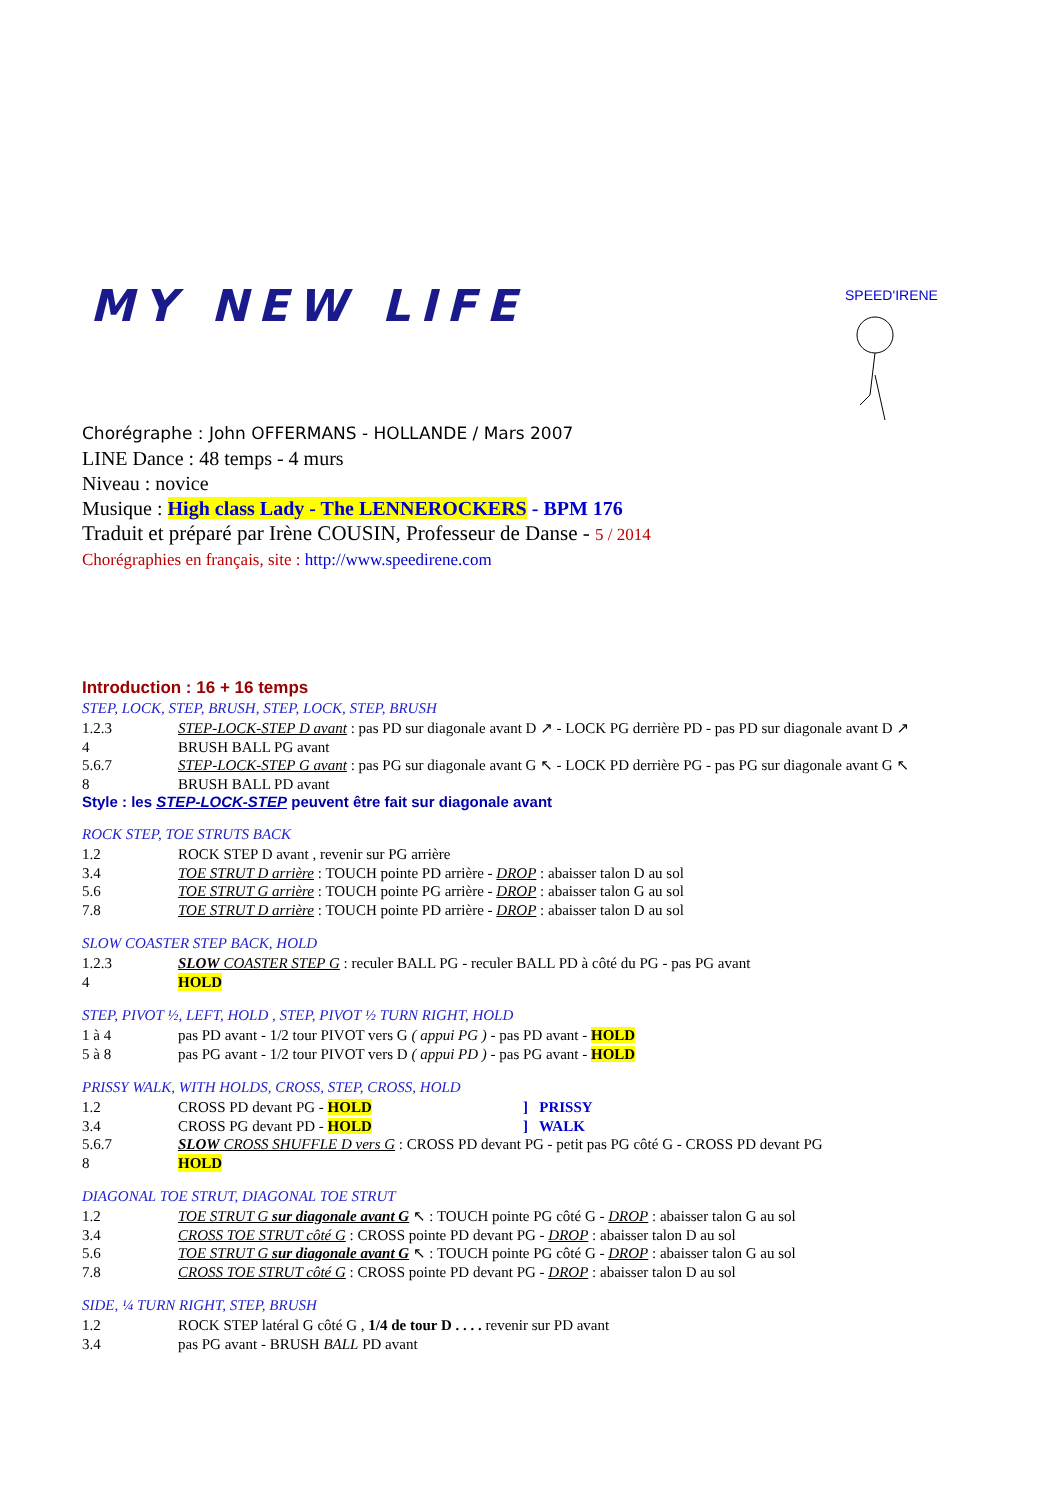SPEED'IRENE
MY NEW LIFE
Chorégraphe : John OFFERMANS - HOLLANDE / Mars 2007
LINE Dance : 48 temps - 4 murs
Niveau : novice
Musique : High class Lady - The LENNEROCKERS - BPM 176
Traduit et préparé par Irène COUSIN, Professeur de Danse - 5 / 2014
Chorégraphies en français, site : http://www.speedirene.com
Introduction : 16 + 16 temps
STEP, LOCK, STEP, BRUSH, STEP, LOCK, STEP, BRUSH
1.2.3 STEP-LOCK-STEP D avant : pas PD sur diagonale avant D ↗ - LOCK PG derrière PD - pas PD sur diagonale avant D ↗
4 BRUSH BALL PG avant
5.6.7 STEP-LOCK-STEP G avant : pas PG sur diagonale avant G ↖ - LOCK PD derrière PG - pas PG sur diagonale avant G ↖
8 BRUSH BALL PD avant
Style : les STEP-LOCK-STEP peuvent être fait sur diagonale avant
ROCK STEP, TOE STRUTS BACK
1.2 ROCK STEP D avant , revenir sur PG arrière
3.4 TOE STRUT D arrière : TOUCH pointe PD arrière - DROP : abaisser talon D au sol
5.6 TOE STRUT G arrière : TOUCH pointe PG arrière - DROP : abaisser talon G au sol
7.8 TOE STRUT D arrière : TOUCH pointe PD arrière - DROP : abaisser talon D au sol
SLOW COASTER STEP BACK, HOLD
1.2.3 SLOW COASTER STEP G : reculer BALL PG - reculer BALL PD à côté du PG - pas PG avant
4 HOLD
STEP, PIVOT ½, LEFT, HOLD , STEP, PIVOT ½ TURN RIGHT, HOLD
1 à 4 pas PD avant - 1/2 tour PIVOT vers G ( appui PG ) - pas PD avant - HOLD
5 à 8 pas PG avant - 1/2 tour PIVOT vers D ( appui PD ) - pas PG avant - HOLD
PRISSY WALK, WITH HOLDS, CROSS, STEP, CROSS, HOLD
1.2 CROSS PD devant PG - HOLD] PRISSY
3.4 CROSS PG devant PD - HOLD] WALK
5.6.7 SLOW CROSS SHUFFLE D vers G : CROSS PD devant PG - petit pas PG côté G - CROSS PD devant PG
8 HOLD
DIAGONAL TOE STRUT, DIAGONAL TOE STRUT
1.2 TOE STRUT G sur diagonale avant G ↖ : TOUCH pointe PG côté G - DROP : abaisser talon G au sol
3.4 CROSS TOE STRUT côté G : CROSS pointe PD devant PG - DROP : abaisser talon D au sol
5.6 TOE STRUT G sur diagonale avant G ↖ : TOUCH pointe PG côté G - DROP : abaisser talon G au sol
7.8 CROSS TOE STRUT côté G : CROSS pointe PD devant PG - DROP : abaisser talon D au sol
SIDE, ¼ TURN RIGHT, STEP, BRUSH
1.2 ROCK STEP latéral G côté G , 1/4 de tour D . . . . revenir sur PD avant
3.4 pas PG avant - BRUSH BALL PD avant